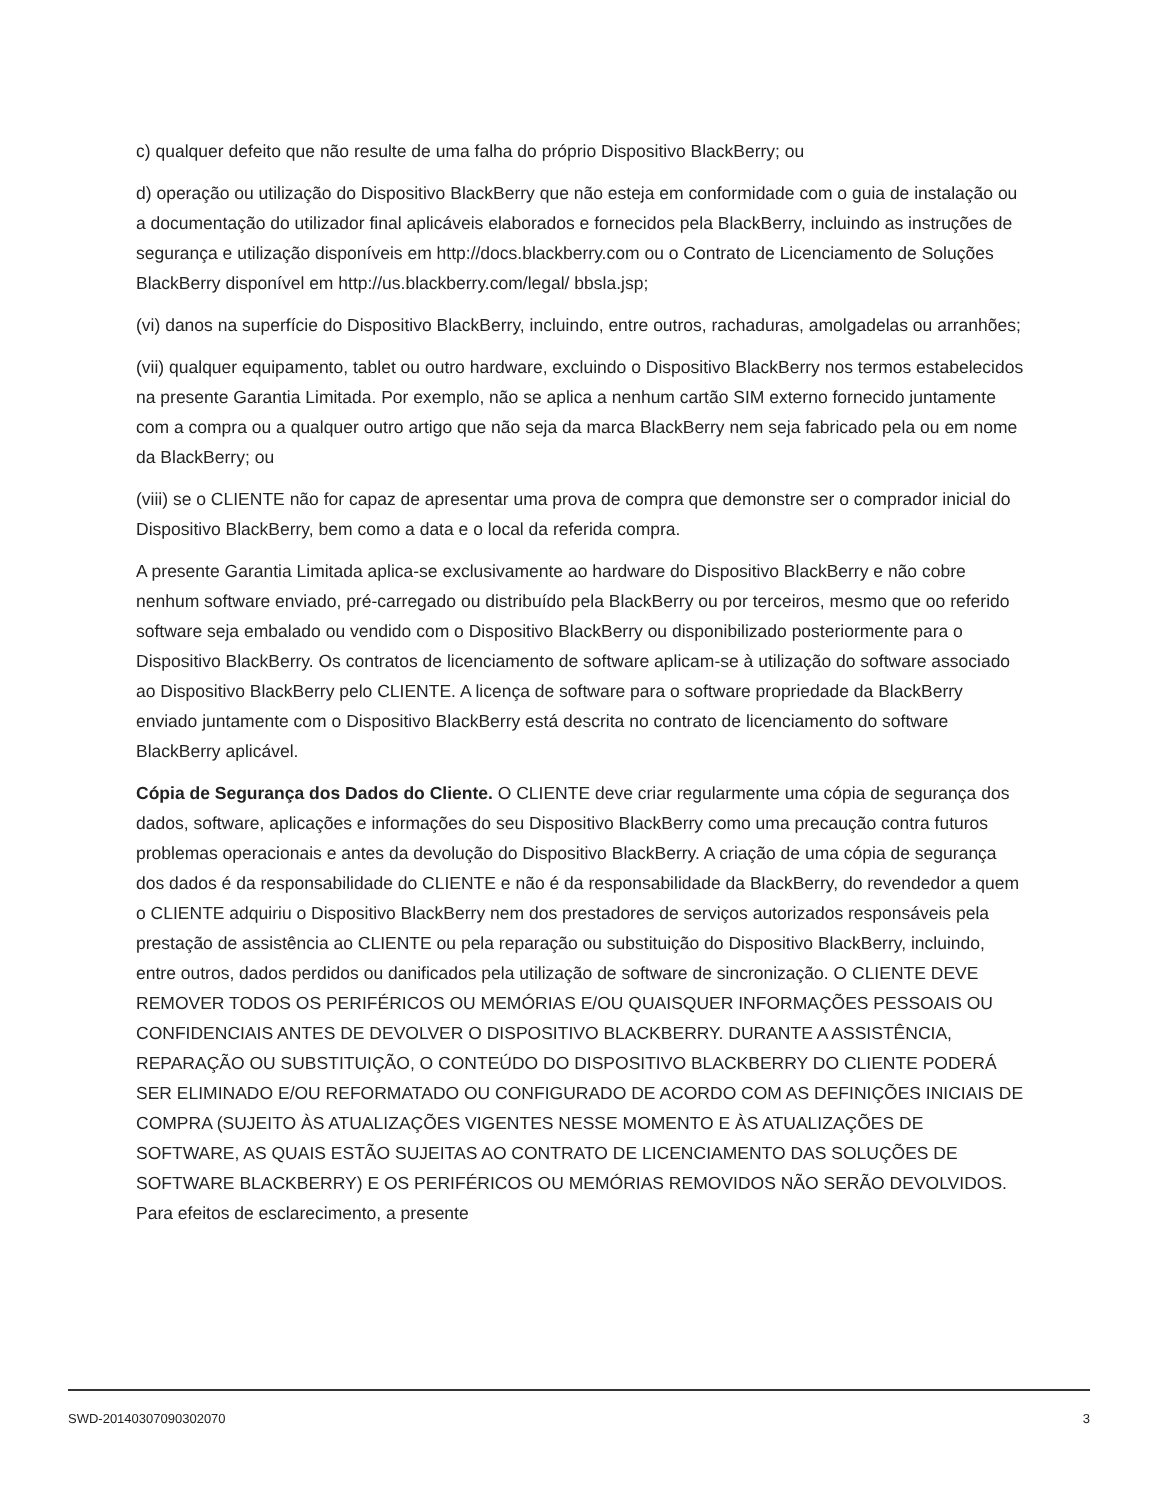c) qualquer defeito que não resulte de uma falha do próprio Dispositivo BlackBerry; ou
d) operação ou utilização do Dispositivo BlackBerry que não esteja em conformidade com o guia de instalação ou a documentação do utilizador final aplicáveis elaborados e fornecidos pela BlackBerry, incluindo as instruções de segurança e utilização disponíveis em http://docs.blackberry.com ou o Contrato de Licenciamento de Soluções BlackBerry disponível em http://us.blackberry.com/legal/ bbsla.jsp;
(vi) danos na superfície do Dispositivo BlackBerry, incluindo, entre outros, rachaduras, amolgadelas ou arranhões;
(vii) qualquer equipamento, tablet ou outro hardware, excluindo o Dispositivo BlackBerry nos termos estabelecidos na presente Garantia Limitada. Por exemplo, não se aplica a nenhum cartão SIM externo fornecido juntamente com a compra ou a qualquer outro artigo que não seja da marca BlackBerry nem seja fabricado pela ou em nome da BlackBerry; ou
(viii) se o CLIENTE não for capaz de apresentar uma prova de compra que demonstre ser o comprador inicial do Dispositivo BlackBerry, bem como a data e o local da referida compra.
A presente Garantia Limitada aplica-se exclusivamente ao hardware do Dispositivo BlackBerry e não cobre nenhum software enviado, pré-carregado ou distribuído pela BlackBerry ou por terceiros, mesmo que oo referido software seja embalado ou vendido com o Dispositivo BlackBerry ou disponibilizado posteriormente para o Dispositivo BlackBerry. Os contratos de licenciamento de software aplicam-se à utilização do software associado ao Dispositivo BlackBerry pelo CLIENTE. A licença de software para o software propriedade da BlackBerry enviado juntamente com o Dispositivo BlackBerry está descrita no contrato de licenciamento do software BlackBerry aplicável.
Cópia de Segurança dos Dados do Cliente. O CLIENTE deve criar regularmente uma cópia de segurança dos dados, software, aplicações e informações do seu Dispositivo BlackBerry como uma precaução contra futuros problemas operacionais e antes da devolução do Dispositivo BlackBerry. A criação de uma cópia de segurança dos dados é da responsabilidade do CLIENTE e não é da responsabilidade da BlackBerry, do revendedor a quem o CLIENTE adquiriu o Dispositivo BlackBerry nem dos prestadores de serviços autorizados responsáveis pela prestação de assistência ao CLIENTE ou pela reparação ou substituição do Dispositivo BlackBerry, incluindo, entre outros, dados perdidos ou danificados pela utilização de software de sincronização. O CLIENTE DEVE REMOVER TODOS OS PERIFÉRICOS OU MEMÓRIAS E/OU QUAISQUER INFORMAÇÕES PESSOAIS OU CONFIDENCIAIS ANTES DE DEVOLVER O DISPOSITIVO BLACKBERRY. DURANTE A ASSISTÊNCIA, REPARAÇÃO OU SUBSTITUIÇÃO, O CONTEÚDO DO DISPOSITIVO BLACKBERRY DO CLIENTE PODERÁ SER ELIMINADO E/OU REFORMATADO OU CONFIGURADO DE ACORDO COM AS DEFINIÇÕES INICIAIS DE COMPRA (SUJEITO ÀS ATUALIZAÇÕES VIGENTES NESSE MOMENTO E ÀS ATUALIZAÇÕES DE SOFTWARE, AS QUAIS ESTÃO SUJEITAS AO CONTRATO DE LICENCIAMENTO DAS SOLUÇÕES DE SOFTWARE BLACKBERRY) E OS PERIFÉRICOS OU MEMÓRIAS REMOVIDOS NÃO SERÃO DEVOLVIDOS. Para efeitos de esclarecimento, a presente
SWD-20140307090302070 3